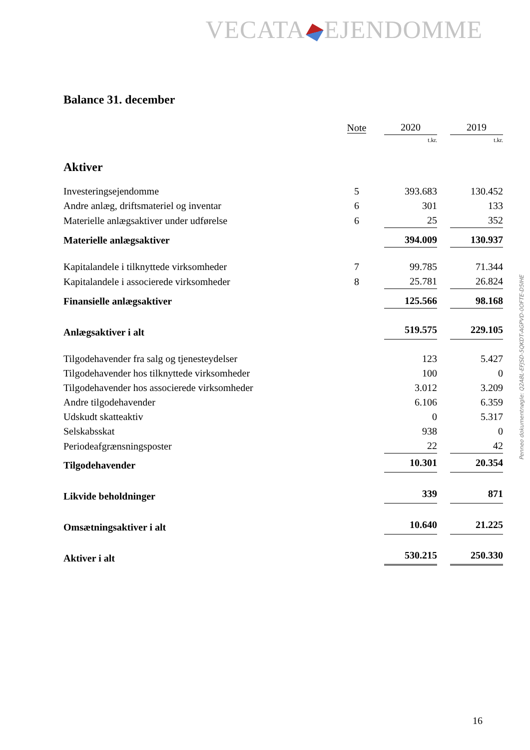VECATA EJENDOMME
Penneo dokumentnøgle: Q2A8L-EFJSD-5QKDT-AGPVD-0OFTE-D5IHE
Balance 31. december
| | Note | 2020 | | 2019 |
| | | t.kr. | | t.kr. |
| Aktiver | | | | |
| Investeringsejendomme | 5 | 393.683 | | 130.452 |
| Andre anlæg, driftsmateriel og inventar | 6 | 301 | | 133 |
| Materielle anlægsaktiver under udførelse | 6 | 25 | | 352 |
| Materielle anlægsaktiver | | 394.009 | | 130.937 |
| Kapitalandele i tilknyttede virksomheder | 7 | 99.785 | | 71.344 |
| Kapitalandele i associerede virksomheder | 8 | 25.781 | | 26.824 |
| Finansielle anlægsaktiver | | 125.566 | | 98.168 |
| Anlægsaktiver i alt | | 519.575 | | 229.105 |
| Tilgodehavender fra salg og tjenesteydelser | | 123 | | 5.427 |
| Tilgodehavender hos tilknyttede virksomheder | | 100 | | 0 |
| Tilgodehavender hos associerede virksomheder | | 3.012 | | 3.209 |
| Andre tilgodehavender | | 6.106 | | 6.359 |
| Udskudt skatteaktiv | | 0 | | 5.317 |
| Selskabsskat | | 938 | | 0 |
| Periodeafgrænsningsposter | | 22 | | 42 |
| Tilgodehavender | | 10.301 | | 20.354 |
| Likvide beholdninger | | 339 | | 871 |
| Omsætningsaktiver i alt | | 10.640 | | 21.225 |
| Aktiver i alt | | 530.215 | | 250.330 |
16